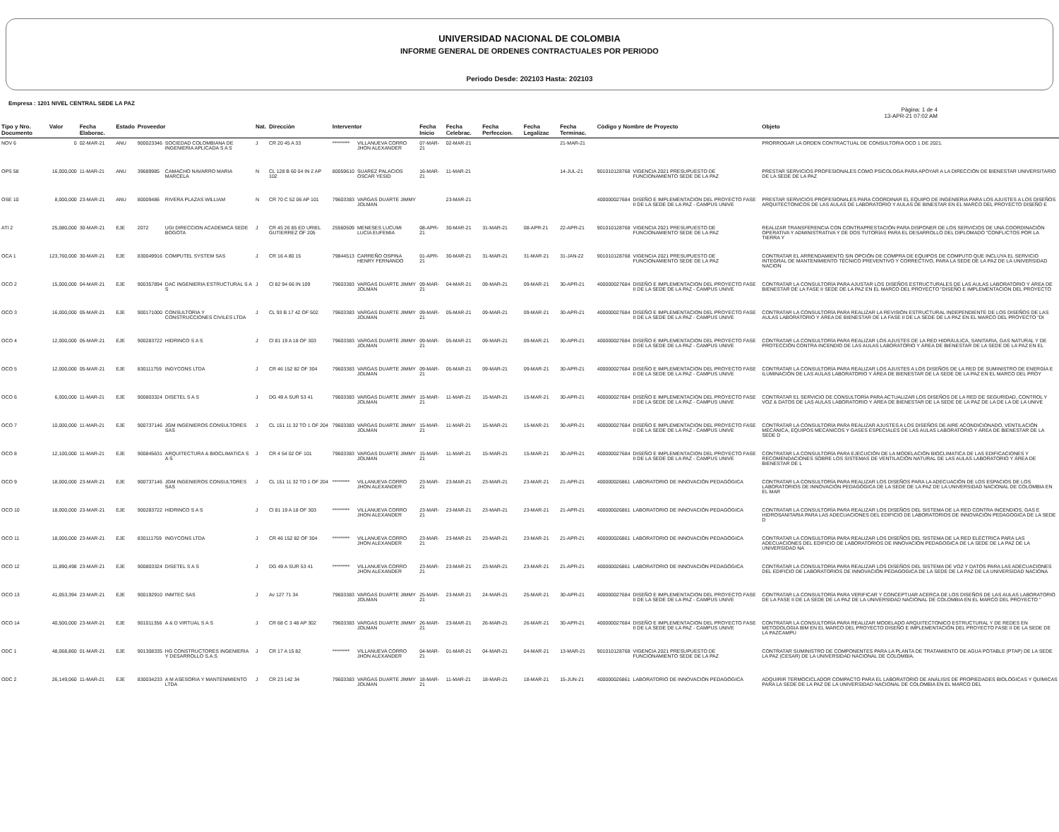UNIVERSIDAD NACIONAL DE COLOMBIA
INFORME GENERAL DE ORDENES CONTRACTUALES POR PERIODO
Periodo Desde: 202103 Hasta: 202103
Empresa : 1201 NIVEL CENTRAL SEDE LA PAZ
Pàgina: 1 de 4
13-APR-21 07:02 AM
| Tipo y Nro. Documento | Valor | Fecha Elaborac. | Estado | Proveedor | | Nat. | Direcciòn | Interventor | | Fecha Inicio | Fecha Celebrac. | Fecha Perfeccion. | Fecha Legalizac | Fecha Terminac. | Còdigo y Nombre de Proyecto | | Objeto |
| --- | --- | --- | --- | --- | --- | --- | --- | --- | --- | --- | --- | --- | --- | --- | --- | --- | --- |
| NOV 6 | 0 | 02-MAR-21 | ANU | 900023346 | SOCIEDAD COLOMBIANA DE INGENIERIA APLICADA S A S | J | CR 20 45 A 33 | ********* | VILLANUEVA CORRO JHON ALEXANDER | 07-MAR-21 | 02-MAR-21 | | | 21-MAR-21 | | | PRORROGAR LA ORDEN CONTRACTUAL DE CONSULTORIA OCO 1 DE 2021. |
| OPS 58 | 16,000,000 | 11-MAR-21 | ANU | 39689985 | CAMACHO NAVARRO MARIA MARCELA | N | CL 128 B 60 04 IN 2 AP 102 | 80059610 | SUAREZ PALACIOS OSCAR YESID | 16-MAR-21 | 11-MAR-21 | | | 14-JUL-21 | 901010128768 | VIGENCIA 2021 PRESUPUESTO DE FUNCIONAMIENTO SEDE DE LA PAZ | PRESTAR SERVICIOS PROFESIONALES COMO PSICOLOGA PARA APOYAR A LA DIRECCIÓN DE BIENESTAR UNIVERSITARIO DE LA SEDE DE LA PAZ |
| OSE 10 | 8,000,000 | 23-MAR-21 | ANU | 80009486 | RIVERA PLAZAS WILLIAM | N | CR 70 C 52 06 AP 101 | 79603383 | VARGAS DUARTE JIMMY JOLMAN | | 23-MAR-21 | | | | 400000027684 | DISEÑO E IMPLEMENTACION DEL PROYECTO FASE II DE LA SEDE DE LA PAZ - CAMPUS UNIVE | PRESTAR SERVICIOS PROFESIONALES PARA COORDINAR EL EQUIPO DE INGENIERIA PARA LOS AJUSTES A LOS DISEÑOS ARQUITECTONICOS DE LAS AULAS DE LABORATORIO Y AULAS DE BINESTAR EN EL MARCO DEL PROYECTO DISEÑO E |
| ATI 2 | 25,080,000 | 30-MAR-21 | EJE | 2072 | UGI DIRECCION ACADEMICA SEDE BOGOTA | J | CR 45 26 85 ED URIEL GUTIERREZ OF 205 | 25560509 | MENESES LUCUMI LUCIA EUFEMIA | 08-APR-21 | 30-MAR-21 | 31-MAR-21 | 08-APR-21 | 22-APR-21 | 901010128768 | VIGENCIA 2021 PRESUPUESTO DE FUNCIONAMIENTO SEDE DE LA PAZ | REALIZAR TRANSFERENCIA CON CONTRAPRESTACIÓN PARA DISPONER DE LOS SERVICIOS DE UNA COORDINACIÓN OPERATIVA Y ADMINISTRATIVA Y DE DOS TUTORÍAS PARA EL DESARROLLO DEL DIPLOMADO "CONFLICTOS POR LA TIERRA Y |
| OCA 1 | 123,760,000 | 30-MAR-21 | EJE | 830049916 | COMPUTEL SYSTEM SAS | J | CR 16 A 80 15 | 79844513 | CARREÑO OSPINA HENRY FERNANDO | 01-APR-21 | 30-MAR-21 | 31-MAR-21 | 31-MAR-21 | 31-JAN-22 | 901010128768 | VIGENCIA 2021 PRESUPUESTO DE FUNCIONAMIENTO SEDE DE LA PAZ | CONTRATAR EL ARRENDAMIENTO SIN OPCIÓN DE COMPRA DE EQUIPOS DE COMPUTO QUE INCLUYA EL SERVICIO INTEGRAL DE MANTENIMIENTO TÉCNICO PREVENTIVO Y CORRECTIVO, PARA LA SEDE DE LA PAZ DE LA UNIVERSIDAD NACION |
| OCO 2 | 15,000,000 | 04-MAR-21 | EJE | 900357894 | DAC INGENIERIA ESTRUCTURAL S A S | J | Cl 82 94 66 IN 109 | 79603383 | VARGAS DUARTE JIMMY JOLMAN | 09-MAR-21 | 04-MAR-21 | 09-MAR-21 | 09-MAR-21 | 30-APR-21 | 400000027684 | DISEÑO E IMPLEMENTACION DEL PROYECTO FASE II DE LA SEDE DE LA PAZ - CAMPUS UNIVE | CONTRATAR LA CONSULTORÍA PARA AJUSTAR LOS DISEÑOS ESTRUCTURALES DE LAS AULAS LABORATORIO Y ÁREA DE BIENESTAR DE LA FASE II SEDE DE LA PAZ EN EL MARCO DEL PROYECTO "DISEÑO E IMPLEMENTACION DEL PROYECTO |
| OCO 3 | 16,000,000 | 05-MAR-21 | EJE | 900171000 | CONSULTORIA Y CONSTRUCCIONES CIVILES LTDA | J | CL 93 B 17 42 OF 502 | 79603383 | VARGAS DUARTE JIMMY JOLMAN | 09-MAR-21 | 05-MAR-21 | 09-MAR-21 | 09-MAR-21 | 30-APR-21 | 400000027684 | DISEÑO E IMPLEMENTACION DEL PROYECTO FASE II DE LA SEDE DE LA PAZ - CAMPUS UNIVE | CONTRATAR LA CONSULTORÍA PARA REALIZAR LA REVISIÓN ESTRUCTURAL INDEPENDIENTE DE LOS DISEÑOS DE LAS AULAS LABORATORIO Y ÁREA DE BIENESTAR DE LA FASE II DE LA SEDE DE LA PAZ EN EL MARCO DEL PROYECTO "DI |
| OCO 4 | 12,000,000 | 05-MAR-21 | EJE | 900283722 | HIDRINCO S A S | J | Cl 81 19 A 18 OF 303 | 79603383 | VARGAS DUARTE JIMMY JOLMAN | 09-MAR-21 | 05-MAR-21 | 09-MAR-21 | 09-MAR-21 | 30-APR-21 | 400000027684 | DISEÑO E IMPLEMENTACION DEL PROYECTO FASE II DE LA SEDE DE LA PAZ - CAMPUS UNIVE | CONTRATAR LA CONSULTORÍA PARA REALIZAR LOS AJUSTES DE LA RED HIDRÁULICA, SANITARIA, GAS NATURAL Y DE PROTECCIÓN CONTRA INCENDIO DE LAS AULAS LABORATORIO Y ÁREA DE BIENESTAR DE LA SEDE DE LA PAZ EN EL |
| OCO 5 | 12,000,000 | 05-MAR-21 | EJE | 830111759 | INGYCONS LTDA | J | CR 46 152 82 OF 304 | 79603383 | VARGAS DUARTE JIMMY JOLMAN | 09-MAR-21 | 05-MAR-21 | 09-MAR-21 | 09-MAR-21 | 30-APR-21 | 400000027684 | DISEÑO E IMPLEMENTACION DEL PROYECTO FASE II DE LA SEDE DE LA PAZ - CAMPUS UNIVE | CONTRATAR LA CONSULTORÍA PARA REALIZAR LOS AJUSTES A LOS DISEÑOS DE LA RED DE SUMINISTRO DE ENERGÍA E ILUMINACIÓN DE LAS AULAS LABORATORIO Y ÁREA DE BIENESTAR DE LA SEDE DE LA PAZ EN EL MARCO DEL PROY |
| OCO 6 | 6,000,000 | 11-MAR-21 | EJE | 900803324 | DISETEL S A S | J | DG 49 A SUR 53 41 | 79603383 | VARGAS DUARTE JIMMY JOLMAN | 15-MAR-21 | 11-MAR-21 | 15-MAR-21 | 15-MAR-21 | 30-APR-21 | 400000027684 | DISEÑO E IMPLEMENTACION DEL PROYECTO FASE II DE LA SEDE DE LA PAZ - CAMPUS UNIVE | CONTRATAR EL SERVICIO DE CONSULTORÍA PARA ACTUALIZAR LOS DISEÑOS DE LA RED DE SEGURIDAD, CONTROL Y VOZ & DATOS DE LAS AULAS LABORATORIO Y ÁREA DE BIENESTAR DE LA SEDE DE LA PAZ DE LA DE LA DE LA UNIVE |
| OCO 7 | 10,000,000 | 11-MAR-21 | EJE | 900737146 | JGM INGENIEROS CONSULTORES SAS | J | CL 151 11 32 TO 1 OF 204 | 79603383 | VARGAS DUARTE JIMMY JOLMAN | 15-MAR-21 | 11-MAR-21 | 15-MAR-21 | 15-MAR-21 | 30-APR-21 | 400000027684 | DISEÑO E IMPLEMENTACION DEL PROYECTO FASE II DE LA SEDE DE LA PAZ - CAMPUS UNIVE | CONTRATAR LA CONSULTORÍA PARA REALIZAR AJUSTES A LOS DISEÑOS DE AIRE ACONDICIONADO, VENTILACIÓN MECÁNICA, EQUIPOS MECÁNICOS Y GASES ESPECIALES DE LAS AULAS LABORATORIO Y ÁREA DE BIENESTAR DE LA SEDE D |
| OCO 8 | 12,100,000 | 11-MAR-21 | EJE | 900845631 | ARQUITECTURA & BIOCLIMATICA S A S | J | CR 4 54 02 OF 101 | 79603383 | VARGAS DUARTE JIMMY JOLMAN | 15-MAR-21 | 11-MAR-21 | 15-MAR-21 | 15-MAR-21 | 30-APR-21 | 400000027684 | DISEÑO E IMPLEMENTACION DEL PROYECTO FASE II DE LA SEDE DE LA PAZ - CAMPUS UNIVE | CONTRATAR LA CONSULTORÍA PARA EJECUCIÓN DE LA MODELACIÓN BIOCLIMATICA DE LAS EDIFICACIONES Y RECOMENDACIONES SOBRE LOS SISTEMAS DE VENTILACIÓN NATURAL DE LAS AULAS LABORATORIO Y ÁREA DE BIENESTAR DE L |
| OCO 9 | 18,000,000 | 23-MAR-21 | EJE | 900737146 | JGM INGENIEROS CONSULTORES SAS | J | CL 151 11 32 TO 1 OF 204 | ********* | VILLANUEVA CORRO JHON ALEXANDER | 23-MAR-21 | 23-MAR-21 | 23-MAR-21 | 23-MAR-21 | 21-APR-21 | 400000026861 | LABORATORIO DE INNOVACIÓN PEDAGÓGICA | CONTRATAR LA CONSULTORÍA PARA REALIZAR LOS DISEÑOS PARA LA ADECUACIÓN DE LOS ESPACIOS DE LOS LABORATORIOS DE INNOVACIÓN PEDAGÓGICA DE LA SEDE DE LA PAZ DE LA UNIVERSIDAD NACIONAL DE COLOMBIA EN EL MAR |
| OCO 10 | 18,000,000 | 23-MAR-21 | EJE | 900283722 | HIDRINCO S A S | J | Cl 81 19 A 18 OF 303 | ********* | VILLANUEVA CORRO JHON ALEXANDER | 23-MAR-21 | 23-MAR-21 | 23-MAR-21 | 23-MAR-21 | 21-APR-21 | 400000026861 | LABORATORIO DE INNOVACIÓN PEDAGÓGICA | CONTRATAR LA CONSULTORÍA PARA REALIZAR LOS DISEÑOS DEL SISTEMA DE LA RED CONTRA INCENDIOS, GAS E HIDROSANITARIA PARA LAS ADECUACIONES DEL EDIFICIO DE LABORATORIOS DE INNOVACIÓN PEDAGOGICA DE LA SEDE D |
| OCO 11 | 18,000,000 | 23-MAR-21 | EJE | 830111759 | INGYCONS LTDA | J | CR 46 152 82 OF 304 | ********* | VILLANUEVA CORRO JHON ALEXANDER | 23-MAR-21 | 23-MAR-21 | 23-MAR-21 | 23-MAR-21 | 21-APR-21 | 400000026861 | LABORATORIO DE INNOVACIÓN PEDAGÓGICA | CONTRATAR LA CONSULTORÍA PARA REALIZAR LOS DISEÑOS DEL SISTEMA DE LA RED ELÉCTRICA PARA LAS ADECUACIONES DEL EDIFICIO DE LABORATORIOS DE INNOVACIÓN PEDAGOGICA DE LA SEDE DE LA PAZ DE LA UNIVERSIDAD NA |
| OCO 12 | 11,890,498 | 23-MAR-21 | EJE | 900803324 | DISETEL S A S | J | DG 49 A SUR 53 41 | ********* | VILLANUEVA CORRO JHON ALEXANDER | 23-MAR-21 | 23-MAR-21 | 23-MAR-21 | 23-MAR-21 | 21-APR-21 | 400000026861 | LABORATORIO DE INNOVACIÓN PEDAGÓGICA | CONTRATAR LA CONSULTORÍA PARA REALIZAR LOS DISEÑOS DEL SISTEMA DE VOZ Y DATOS PARA LAS ADECUACIONES DEL EDIFICIO DE LABORATORIOS DE INNOVACIÓN PEDAGOGICA DE LA SEDE DE LA PAZ DE LA UNIVERSIDAD NACIONA |
| OCO 13 | 41,053,394 | 23-MAR-21 | EJE | 900192910 | INMTEC SAS | J | Av 127 71 34 | 79603383 | VARGAS DUARTE JIMMY JOLMAN | 25-MAR-21 | 23-MAR-21 | 24-MAR-21 | 25-MAR-21 | 30-APR-21 | 400000027684 | DISEÑO E IMPLEMENTACION DEL PROYECTO FASE II DE LA SEDE DE LA PAZ - CAMPUS UNIVE | CONTRATAR LA CONSULTORÍA PARA VERIFICAR Y CONCEPTUAR ACERCA DE LOS DISEÑOS DE LAS AULAS LABORATORIO DE LA FASE II DE LA SEDE DE LA PAZ DE LA UNIVERSIDAD NACIONAL DE COLOMBIA EN EL MARCO DEL PROYECTO " |
| OCO 14 | 40,500,000 | 23-MAR-21 | EJE | 901011356 | A & D VIRTUAL S A S | J | CR 68 C 3 48 AP 302 | 79603383 | VARGAS DUARTE JIMMY JOLMAN | 26-MAR-21 | 23-MAR-21 | 26-MAR-21 | 26-MAR-21 | 30-APR-21 | 400000027684 | DISEÑO E IMPLEMENTACION DEL PROYECTO FASE II DE LA SEDE DE LA PAZ - CAMPUS UNIVE | CONTRATAR LA CONSULTORÍA PARA REALIZAR MODELADO ARQUITECTONICO ESTRUCTURAL Y DE REDES EN METODOLOGIA BIM EN EL MARCO DEL PROYECTO DISEÑO E IMPLEMENTACIÓN DEL PROYECTO FASE II DE LA SEDE DE LA PAZCAMPU |
| ODC 1 | 48,068,860 | 01-MAR-21 | EJE | 901308335 | HG CONSTRUCTORES INGENIERIA Y DESARROLLO S.A.S | J | CR 17 A 15 82 | ********* | VILLANUEVA CORRO JHON ALEXANDER | 04-MAR-21 | 01-MAR-21 | 04-MAR-21 | 04-MAR-21 | 13-MAR-21 | 901010128768 | VIGENCIA 2021 PRESUPUESTO DE FUNCIONAMIENTO SEDE DE LA PAZ | CONTRATAR SUMINISTRO DE COMPONENTES PARA LA PLANTA DE TRATAMIENTO DE AGUA POTABLE (PTAP) DE LA SEDE LA PAZ (CESAR) DE LA UNIVERSIDAD NACIONAL DE COLOMBIA. |
| ODC 2 | 26,149,060 | 11-MAR-21 | EJE | 830034233 | A M ASESORIA Y MANTENIMIENTO LTDA | J | CR 23 142 34 | 79603383 | VARGAS DUARTE JIMMY JOLMAN | 18-MAR-21 | 11-MAR-21 | 18-MAR-21 | 18-MAR-21 | 15-JUN-21 | 400000026861 | LABORATORIO DE INNOVACIÓN PEDAGÓGICA | ADQUIRIR TERMOCICLADOR COMPACTO PARA EL LABORATORIO DE ANÁLISIS DE PROPIEDADES BIOLÓGICAS Y QUÍMICAS PARA LA SEDE DE LA PAZ DE LA UNIVERSIDAD NACIONAL DE COLOMBIA EN EL MARCO DEL |